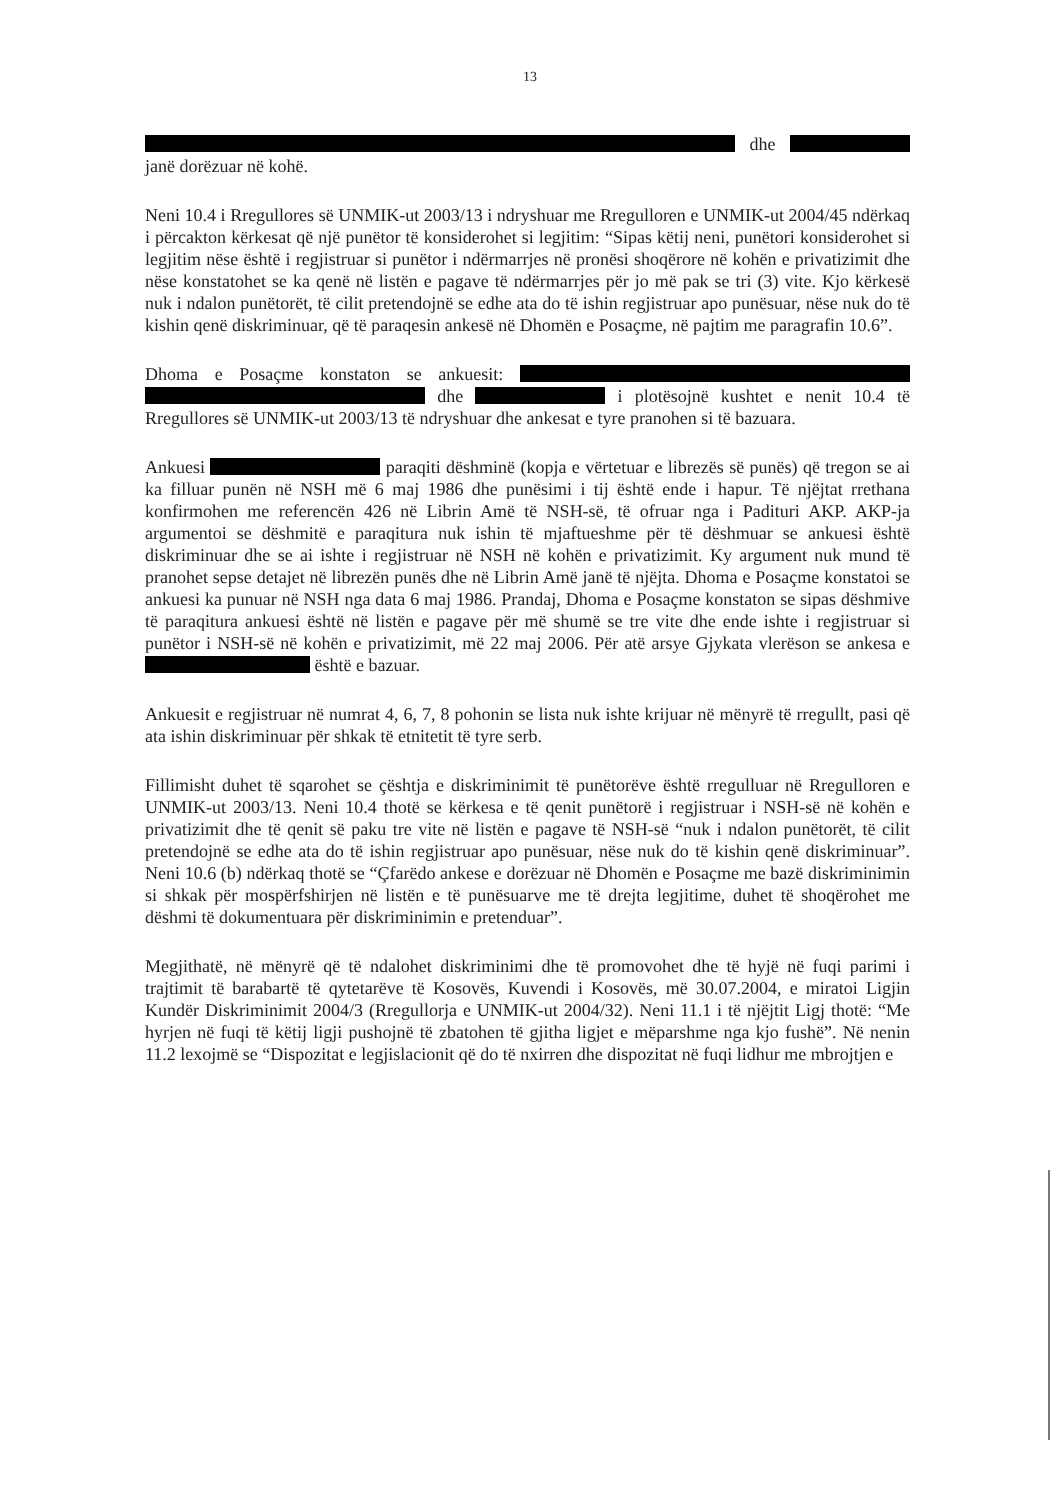13
dhe janë dorëzuar në kohë.
Neni 10.4 i Rregullores së UNMIK-ut 2003/13 i ndryshuar me Rregulloren e UNMIK-ut 2004/45 ndërkaq i përcakton kërkesat që një punëtor të konsiderohet si legjitim: “Sipas këtij neni, punëtori konsiderohet si legjitim nëse është i regjistruar si punëtor i ndërmarrjes në pronësi shoqërore në kohën e privatizimit dhe nëse konstatohet se ka qenë në listën e pagave të ndërmarrjes për jo më pak se tri (3) vite. Kjo kërkesë nuk i ndalon punëtorët, të cilit pretendojnë se edhe ata do të ishin regjistruar apo punësuar, nëse nuk do të kishin qenë diskriminuar, që të paraqesin ankesë në Dhomën e Posaçme, në pajtim me paragrafin 10.6”.
Dhoma e Posaçme konstaton se ankuesit: dhe i plotësojnë kushtet e nenit 10.4 të Rregullores së UNMIK-ut 2003/13 të ndryshuar dhe ankesat e tyre pranohen si të bazuara.
Ankuesi paraqiti dëshminë (kopja e vërtetuar e librezës së punës) që tregon se ai ka filluar punën në NSH më 6 maj 1986 dhe punësimi i tij është ende i hapur. Të njëjtat rrethana konfirmohen me referencën 426 në Librin Amë të NSH-së, të ofruar nga i Padituri AKP. AKP-ja argumentoi se dëshmitë e paraqitura nuk ishin të mjaftueshme për të dëshmuar se ankuesi është diskriminuar dhe se ai ishte i regjistruar në NSH në kohën e privatizimit. Ky argument nuk mund të pranohet sepse detajet në librezën punës dhe në Librin Amë janë të njëjta. Dhoma e Posaçme konstatoi se ankuesi ka punuar në NSH nga data 6 maj 1986. Prandaj, Dhoma e Posaçme konstaton se sipas dëshmive të paraqitura ankuesi është në listën e pagave për më shumë se tre vite dhe ende ishte i regjistruar si punëtor i NSH-së në kohën e privatizimit, më 22 maj 2006. Për atë arsye Gjykata vlerëson se ankesa e është e bazuar.
Ankuesit e regjistruar në numrat 4, 6, 7, 8 pohonin se lista nuk ishte krijuar në mënyrë të rregullt, pasi që ata ishin diskriminuar për shkak të etnitetit të tyre serb.
Fillimisht duhet të sqarohet se çështja e diskriminimit të punëtorëve është rregulluar në Rregulloren e UNMIK-ut 2003/13. Neni 10.4 thotë se kërkesa e të qenit punëtorë i regjistruar i NSH-së në kohën e privatizimit dhe të qenit së paku tre vite në listën e pagave të NSH-së “nuk i ndalon punëtorët, të cilit pretendojnë se edhe ata do të ishin regjistruar apo punësuar, nëse nuk do të kishin qenë diskriminuar”. Neni 10.6 (b) ndërkaq thotë se “Çfarëdo ankese e dorëzuar në Dhomën e Posaçme me bazë diskriminimin si shkak për mospërfshirjen në listën e të punësuarve me të drejta legjitime, duhet të shoqërohet me dëshmi të dokumentuara për diskriminimin e pretenduar”.
Megjithatë, në mënyrë që të ndalohet diskriminimi dhe të promovohet dhe të hyjë në fuqi parimi i trajtimit të barabartë të qytetarëve të Kosovës, Kuvendi i Kosovës, më 30.07.2004, e miratoi Ligjin Kundër Diskriminimit 2004/3 (Rregullorja e UNMIK-ut 2004/32). Neni 11.1 i të njëjtit Ligj thotë: “Me hyrjen në fuqi të këtij ligji pushojnë të zbatohen të gjitha ligjet e mëparshme nga kjo fushë”. Në nenin 11.2 lexojmë se “Dispozitat e legjislacionit që do të nxirren dhe dispozitat në fuqi lidhur me mbrojtjen e